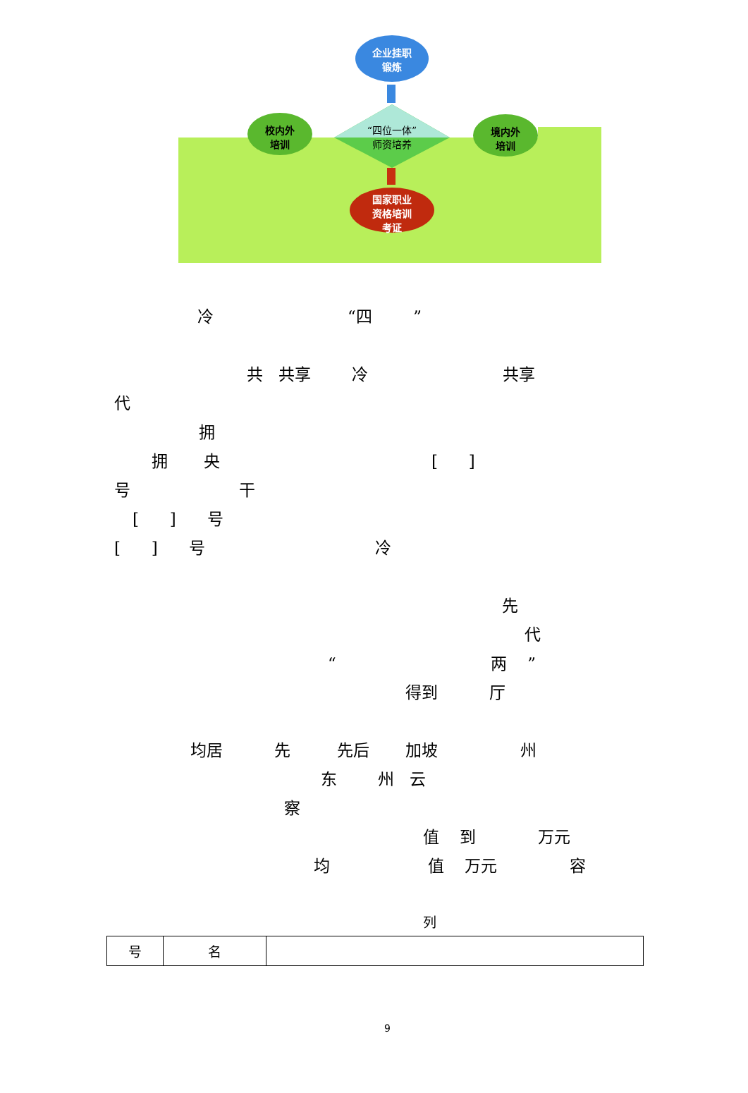企业挂职
锻炼
校内外
培训
“四位一体”
师资培养
境内外
培训
国家职业
资格培训
考证
冷 “四 ”
共 共享 冷 共享
代
拥
拥 央 [ ]
号 干
[ ] 号
[ ] 号 冷
先
代
“ 两 ”
得到 厅
均居 先 先后 加坡 州
东 州 云
察
值 到 万元
均 值 万元 容
列
| 号 | 名 | |
9